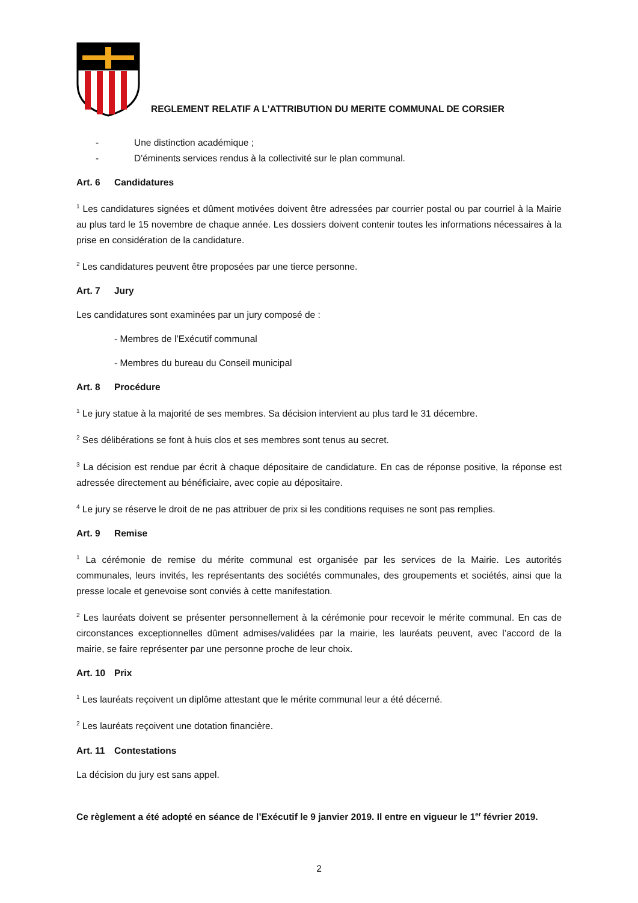REGLEMENT RELATIF A L’ATTRIBUTION DU MERITE COMMUNAL DE CORSIER
- Une distinction académique ;
- D'éminents services rendus à la collectivité sur le plan communal.
Art. 6 Candidatures
<sup>1</sup> Les candidatures signées et dûment motivées doivent être adressées par courrier postal ou par courriel à la Mairie au plus tard le 15 novembre de chaque année. Les dossiers doivent contenir toutes les informations nécessaires à la prise en considération de la candidature.
<sup>2</sup> Les candidatures peuvent être proposées par une tierce personne.
Art. 7 Jury
Les candidatures sont examinées par un jury composé de :
- Membres de l’Exécutif communal
- Membres du bureau du Conseil municipal
Art. 8 Procédure
<sup>1</sup> Le jury statue à la majorité de ses membres. Sa décision intervient au plus tard le 31 décembre.
<sup>2</sup> Ses délibérations se font à huis clos et ses membres sont tenus au secret.
<sup>3</sup> La décision est rendue par écrit à chaque dépositaire de candidature. En cas de réponse positive, la réponse est adressée directement au bénéficiaire, avec copie au dépositaire.
<sup>4</sup> Le jury se réserve le droit de ne pas attribuer de prix si les conditions requises ne sont pas remplies.
Art. 9 Remise
<sup>1</sup> La cérémonie de remise du mérite communal est organisée par les services de la Mairie. Les autorités communales, leurs invités, les représentants des sociétés communales, des groupements et sociétés, ainsi que la presse locale et genevoise sont conviés à cette manifestation.
<sup>2</sup> Les lauréats doivent se présenter personnellement à la cérémonie pour recevoir le mérite communal. En cas de circonstances exceptionnelles dûment admises/validées par la mairie, les lauréats peuvent, avec l’accord de la mairie, se faire représenter par une personne proche de leur choix.
Art. 10 Prix
<sup>1</sup> Les lauréats reçoivent un diplôme attestant que le mérite communal leur a été décerné.
<sup>2</sup> Les lauréats reçoivent une dotation financière.
Art. 11 Contestations
La décision du jury est sans appel.
Ce règlement a été adopté en séance de l’Exécutif le 9 janvier 2019. Il entre en vigueur le 1<sup>er</sup> février 2019.
2